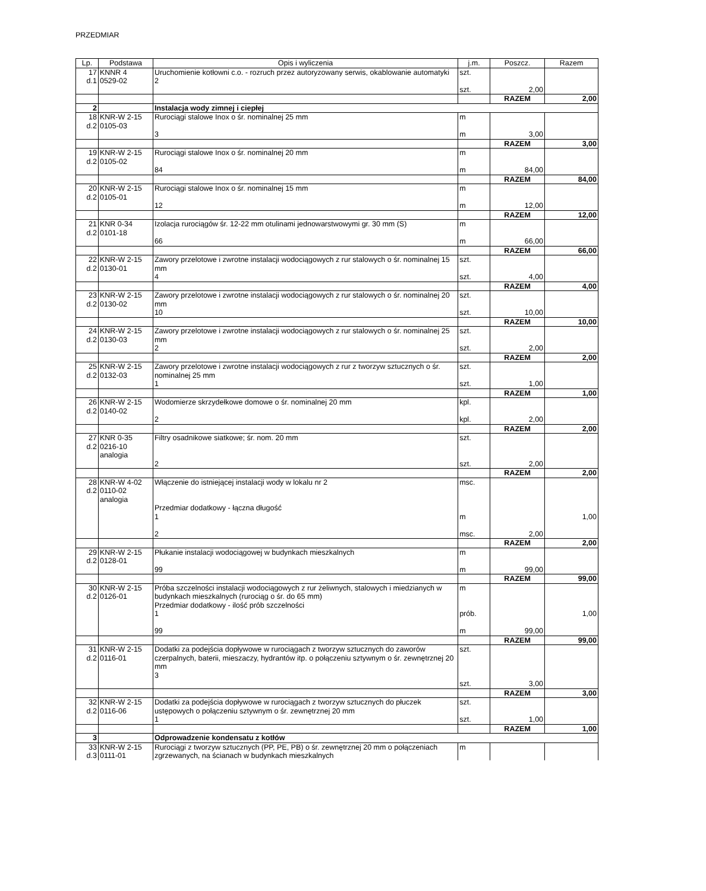PRZEDMIAR
| Lp. | Podstawa | Opis i wyliczenia | j.m. | Poszcz. | Razem |
| --- | --- | --- | --- | --- | --- |
| 17 d.1 | KNNR 4 0529-02 | Uruchomienie kotłowni c.o. - rozruch przez autoryzowany serwis, okablowanie automatyki 2 | szt. szt. | 2,00 | |
| | | | | RAZEM | 2,00 |
| 2 | | Instalacja wody zimnej i ciepłej | | | |
| 18 d.2 | KNR-W 2-15 0105-03 | Rurociągi stalowe Inox o śr. nominalnej 25 mm 3 | m m | 3,00 | |
| | | | | RAZEM | 3,00 |
| 19 d.2 | KNR-W 2-15 0105-02 | Rurociągi stalowe Inox o śr. nominalnej 20 mm 84 | m m | 84,00 | |
| | | | | RAZEM | 84,00 |
| 20 d.2 | KNR-W 2-15 0105-01 | Rurociągi stalowe Inox o śr. nominalnej 15 mm 12 | m m | 12,00 | |
| | | | | RAZEM | 12,00 |
| 21 d.2 | KNR 0-34 0101-18 | Izolacja rurociągów śr. 12-22 mm otulinami jednowarstwowymi gr. 30 mm (S) 66 | m m | 66,00 | |
| | | | | RAZEM | 66,00 |
| 22 d.2 | KNR-W 2-15 0130-01 | Zawory przelotowe i zwrotne instalacji wodociągowych z rur stalowych o śr. nominalnej 15 mm 4 | szt. szt. | 4,00 | |
| | | | | RAZEM | 4,00 |
| 23 d.2 | KNR-W 2-15 0130-02 | Zawory przelotowe i zwrotne instalacji wodociągowych z rur stalowych o śr. nominalnej 20 mm 10 | szt. szt. | 10,00 | |
| | | | | RAZEM | 10,00 |
| 24 d.2 | KNR-W 2-15 0130-03 | Zawory przelotowe i zwrotne instalacji wodociągowych z rur stalowych o śr. nominalnej 25 mm 2 | szt. szt. | 2,00 | |
| | | | | RAZEM | 2,00 |
| 25 d.2 | KNR-W 2-15 0132-03 | Zawory przelotowe i zwrotne instalacji wodociągowych z rur z tworzyw sztucznych o śr. nominalnej 25 mm 1 | szt. szt. | 1,00 | |
| | | | | RAZEM | 1,00 |
| 26 d.2 | KNR-W 2-15 0140-02 | Wodomierze skrzydełkowe domowe o śr. nominalnej 20 mm 2 | kpl. kpl. | 2,00 | |
| | | | | RAZEM | 2,00 |
| 27 d.2 | KNR 0-35 0216-10 analogia | Filtry osadnikowe siatkowe; śr. nom. 20 mm 2 | szt. szt. | 2,00 | |
| | | | | RAZEM | 2,00 |
| 28 d.2 | KNR-W 4-02 0110-02 analogia | Włączenie do istniejącej instalacji wody w lokalu nr 2 Przedmiar dodatkowy - łączna długość 1 2 | msc. m msc. | 2,00 | 1,00 |
| | | | | RAZEM | 2,00 |
| 29 d.2 | KNR-W 2-15 0128-01 | Płukanie instalacji wodociągowej w budynkach mieszkalnych 99 | m m | 99,00 | |
| | | | | RAZEM | 99,00 |
| 30 d.2 | KNR-W 2-15 0126-01 | Próba szczelności instalacji wodociągowych z rur żeliwnych, stalowych i miedzianych w budynkach mieszkalnych (rurociąg o śr. do 65 mm) Przedmiar dodatkowy - ilość prób szczelności 1 99 | m prób. m | 99,00 | 1,00 |
| | | | | RAZEM | 99,00 |
| 31 d.2 | KNR-W 2-15 0116-01 | Dodatki za podejścia dopływowe w rurociągach z tworzyw sztucznych do zaworów czerpalnych, baterii, mieszaczy, hydrantów itp. o połączeniu sztywnym o śr. zewnętrznej 20 mm 3 | szt. szt. | 3,00 | |
| | | | | RAZEM | 3,00 |
| 32 d.2 | KNR-W 2-15 0116-06 | Dodatki za podejścia dopływowe w rurociągach z tworzyw sztucznych do płuczek ustępowych o połączeniu sztywnym o śr. zewnętrznej 20 mm 1 | szt. szt. | 1,00 | |
| | | | | RAZEM | 1,00 |
| 3 | | Odprowadzenie kondensatu z kotłów | | | |
| 33 d.3 | KNR-W 2-15 0111-01 | Rurociągi z tworzyw sztucznych (PP, PE, PB) o śr. zewnętrznej 20 mm o połączeniach zgrzewanych, na ścianach w budynkach mieszkalnych | m | | |